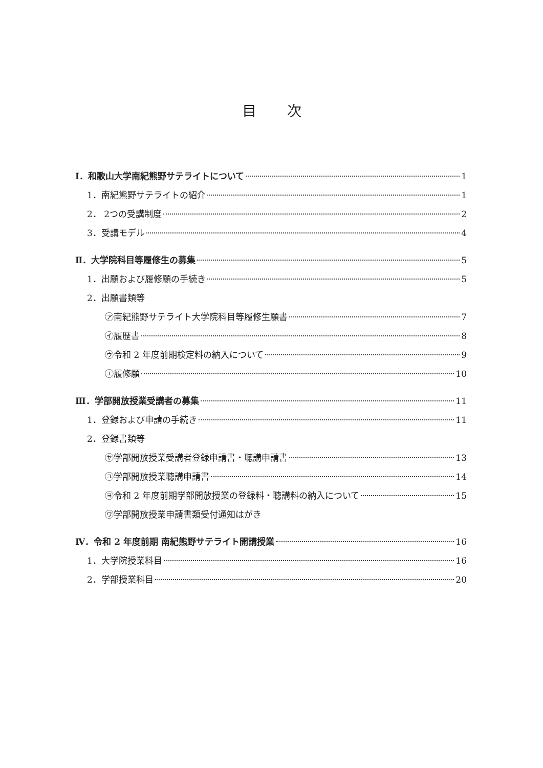目次
Ⅰ．和歌山大学南紀熊野サテライトについて 1
1．南紀熊野サテライトの紹介 1
2． 2つの受講制度 2
3．受講モデル 4
Ⅱ．大学院科目等履修生の募集 5
1．出願および履修願の手続き 5
2．出願書類等
㋐南紀熊野サテライト大学院科目等履修生願書 7
㋑履歴書 8
㋒令和 2 年度前期検定料の納入について 9
㋓履修願 10
Ⅲ．学部開放授業受講者の募集 11
1．登録および申請の手続き 11
2．登録書類等
㋳学部開放授業受講者登録申請書・聴講申請書 13
㋴学部開放授業聴講申請書 14
㋵令和 2 年度前期学部開放授業の登録料・聴講料の納入について 15
㋻学部開放授業申請書類受付通知はがき
Ⅳ．令和 2 年度前期 南紀熊野サテライト開講授業 16
1．大学院授業科目 16
2．学部授業科目 20